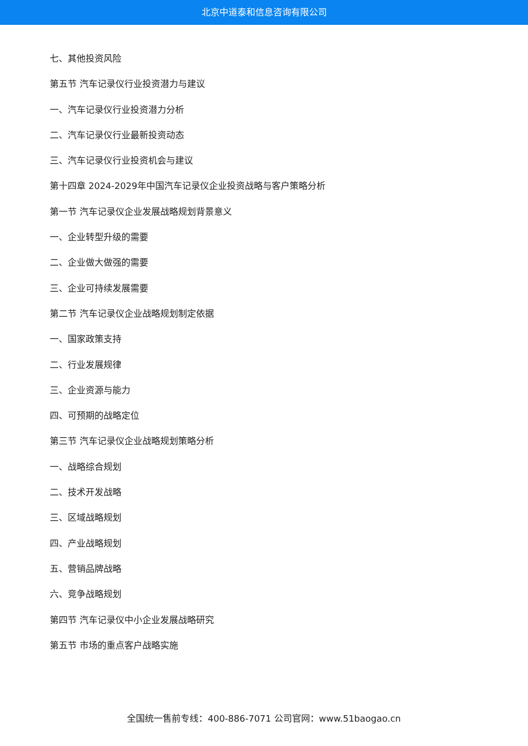北京中道泰和信息咨询有限公司
七、其他投资风险
第五节 汽车记录仪行业投资潜力与建议
一、汽车记录仪行业投资潜力分析
二、汽车记录仪行业最新投资动态
三、汽车记录仪行业投资机会与建议
第十四章 2024-2029年中国汽车记录仪企业投资战略与客户策略分析
第一节 汽车记录仪企业发展战略规划背景意义
一、企业转型升级的需要
二、企业做大做强的需要
三、企业可持续发展需要
第二节 汽车记录仪企业战略规划制定依据
一、国家政策支持
二、行业发展规律
三、企业资源与能力
四、可预期的战略定位
第三节 汽车记录仪企业战略规划策略分析
一、战略综合规划
二、技术开发战略
三、区域战略规划
四、产业战略规划
五、营销品牌战略
六、竞争战略规划
第四节 汽车记录仪中小企业发展战略研究
第五节 市场的重点客户战略实施
全国统一售前专线：400-886-7071 公司官网：www.51baogao.cn